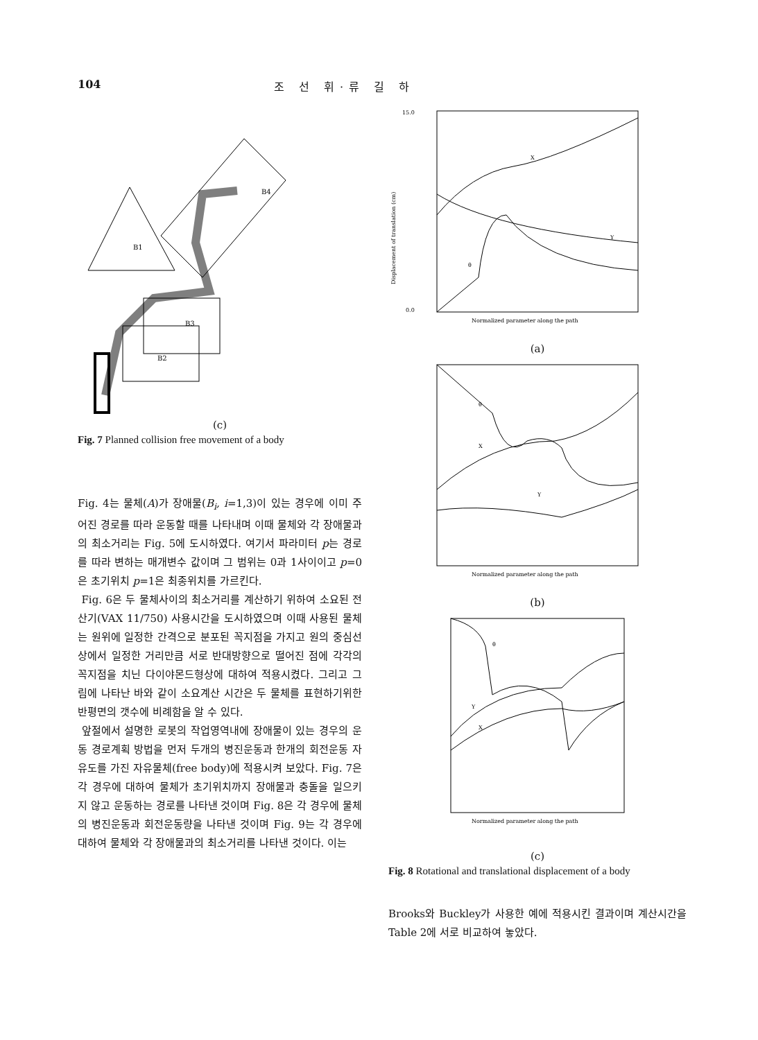104 조 선 휘·류 길 하
B1
B4
B3
B2
(c)
Fig. 7 Planned collision free movement of a body
Fig. 4는 물체(A)가 장애물(B<sub>i</sub>, i=1,3)이 있는 경우에 이미 주어진 경로를 따라 운동할 때를 나타내며 이때 물체와 각 장애물과의 최소거리는 Fig. 5에 도시하였다. 여기서 파라미터 p는 경로를 따라 변하는 매개변수 값이며 그 범위는 0과 1사이이고 p=0은 초기위치 p=1은 최종위치를 가르킨다.
Fig. 6은 두 물체사이의 최소거리를 계산하기 위하여 소요된 전산기(VAX 11/750) 사용시간을 도시하였으며 이때 사용된 물체는 원위에 일정한 간격으로 분포된 꼭지점을 가지고 원의 중심선상에서 일정한 거리만큼 서로 반대방향으로 떨어진 점에 각각의 꼭지점을 치닌 다이야몬드형상에 대하여 적용시켰다. 그리고 그림에 나타난 바와 같이 소요계산 시간은 두 물체를 표현하기위한 반평면의 갯수에 비례함을 알 수 있다.
앞절에서 설명한 로봇의 작업영역내에 장애물이 있는 경우의 운동 경로계획 방법을 먼저 두개의 병진운동과 한개의 회전운동 자유도를 가진 자유물체(free body)에 적용시켜 보았다. Fig. 7은 각 경우에 대하여 물체가 초기위치까지 장애물과 충돌을 일으키지 않고 운동하는 경로를 나타낸 것이며 Fig. 8은 각 경우에 물체의 병진운동과 회전운동량을 나타낸 것이며 Fig. 9는 각 경우에 대하여 물체와 각 장애물과의 최소거리를 나타낸 것이다. 이는
X
Y
θ
Normalized parameter along the path
15.0
0.0
Displacement of translation (cm)
(a)
θ
X
Y
Normalized parameter along the path
(b)
θ
Y
X
Normalized parameter along the path
(c)
Fig. 8 Rotational and translational displacement of a body
Brooks와 Buckley가 사용한 예에 적용시킨 결과이며 계산시간을 Table 2에 서로 비교하여 놓았다.